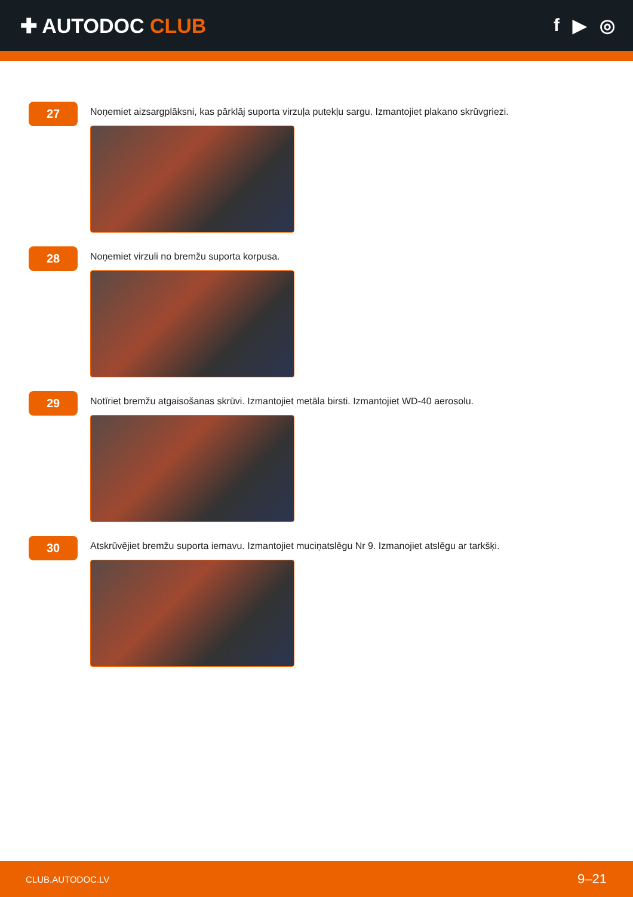✚ AUTODOC CLUB f ▶ ◎
27
Noņemiet aizsargplāksni, kas pārklāj suporta virzuļa putekļu sargu. Izmantojiet plakano skrūvgriezi.
28
Noņemiet virzuli no bremžu suporta korpusa.
29
Notīriet bremžu atgaisošanas skrūvi. Izmantojiet metāla birsti. Izmantojiet WD-40 aerosolu.
30
Atskrūvējiet bremžu suporta iemavu. Izmantojiet muciņatslēgu Nr 9. Izmanojiet atslēgu ar tarkšķi.
CLUB.AUTODOC.LV 9–21